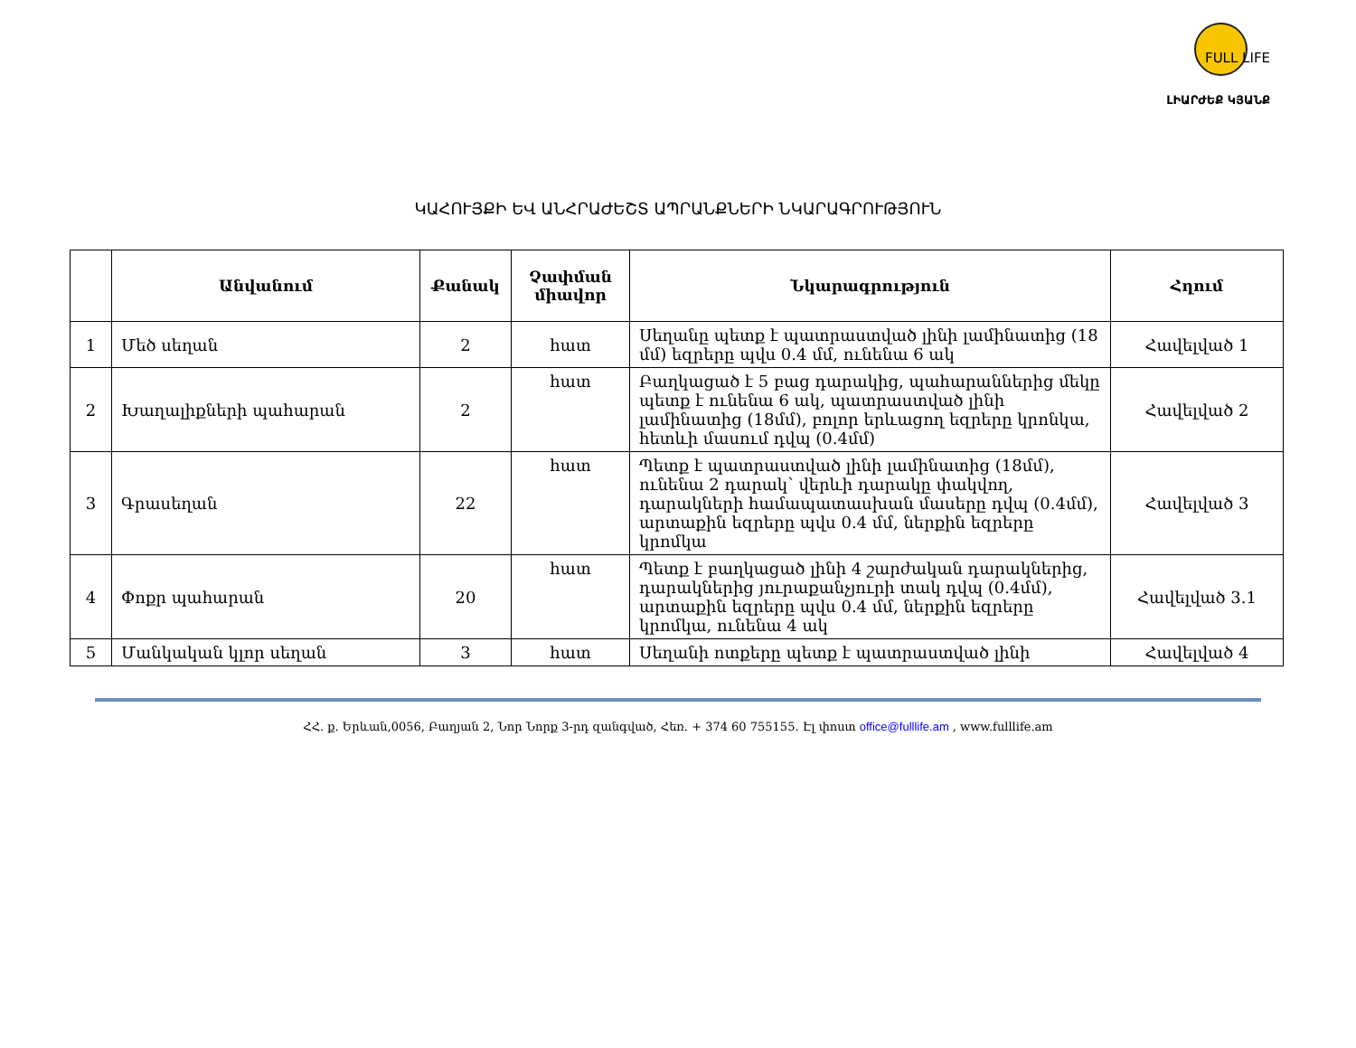FULL LIFE
ԼԻԱՐԺԵՔ ԿՅԱՆՔ
ԿԱՀՈՒՅՔԻ ԵՎ ԱՆՀՐԱԺԵՇՏ ԱՊՐԱՆՔՆԵՐԻ ՆԿԱՐԱԳՐՈՒԹՅՈՒՆ
| | Անվանում | Քանակ | Չափման միավոր | Նկարագրություն | Հղում |
| --- | --- | --- | --- | --- | --- |
| 1 | Մեծ սեղան | 2 | հատ | Սեղանը պետք է պատրաստված լինի լամինատից (18 մմ) եզրերը պվս 0.4 մմ, ունենա 6 ակ | Հավելված 1 |
| 2 | Խաղալիքների պահարան | 2 | հատ | Բաղկացած է 5 բաց դարակից, պահարաններից մեկը պետք է ունենա 6 ակ, պատրաստված լինի լամինատից (18մմ), բոլոր երևացող եզրերը կրոնկա, հետևի մասում դվպ (0.4մմ) | Հավելված 2 |
| 3 | Գրասեղան | 22 | հատ | Պետք է պատրաստված լինի լամինատից (18մմ), ունենա 2 դարակ՝ վերևի դարակը փակվող, դարակների համապատասխան մասերը դվպ (0.4մմ), արտաքին եզրերը պվս 0.4 մմ, ներքին եզրերը կրոմկա | Հավելված 3 |
| 4 | Փոքր պահարան | 20 | հատ | Պետք է բաղկացած լինի 4 շարժական դարակներից, դարակներից յուրաքանչյուրի տակ դվպ (0.4մմ), արտաքին եզրերը պվս 0.4 մմ, ներքին եզրերը կրոմկա, ունենա 4 ակ | Հավելված 3.1 |
| 5 | Մանկական կլոր սեղան | 3 | հատ | Սեղանի ոտքերը պետք է պատրաստված լինի | Հավելված 4 |
ՀՀ. ք. Երևան,0056, Բաղյան 2, Նոր Նորք 3-րդ զանգված, Հեռ. + 374 60 755155. Էլ փոստ office@fulllife.am , www.fulllife.am